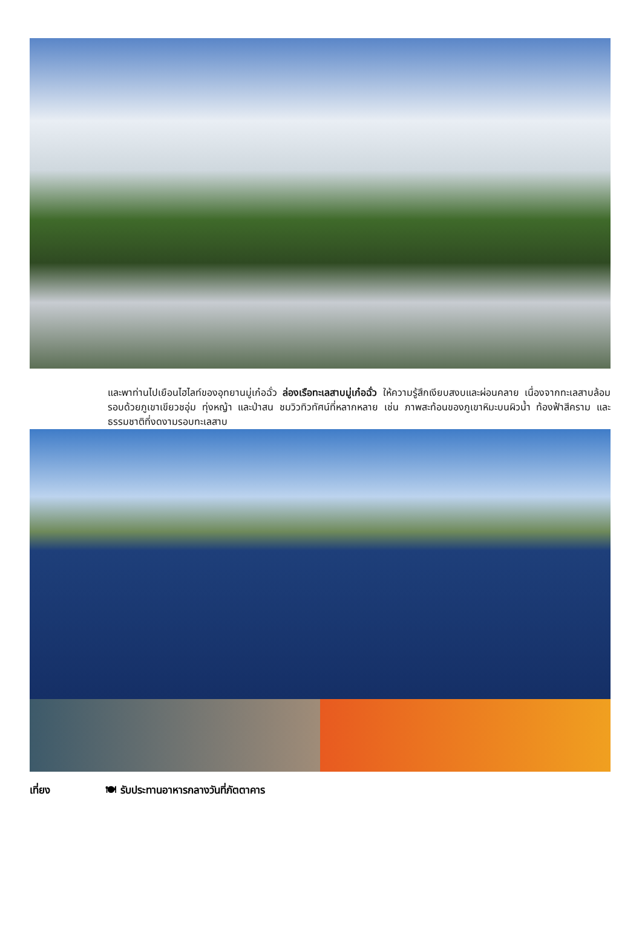และพาท่านไปเยือนไฮไลท์ของอุทยานมู่เก๋อฉั่ว ล่องเรือทะเลสาบมู่เก๋อฉั่ว ให้ความรู้สึกเงียบสงบและผ่อนคลาย เนื่องจากทะเลสาบล้อมรอบด้วยภูเขาเขียวชอุ่ม ทุ่งหญ้า และป่าสน ชมวิวทิวทัศน์ที่หลากหลาย เช่น ภาพสะท้อนของภูเขาหิมะบนผิวน้ำ ท้องฟ้าสีคราม และธรรมชาติที่งดงามรอบทะเลสาบ
เที่ยง 🍽 รับประทานอาหารกลางวันที่ภัตตาคาร